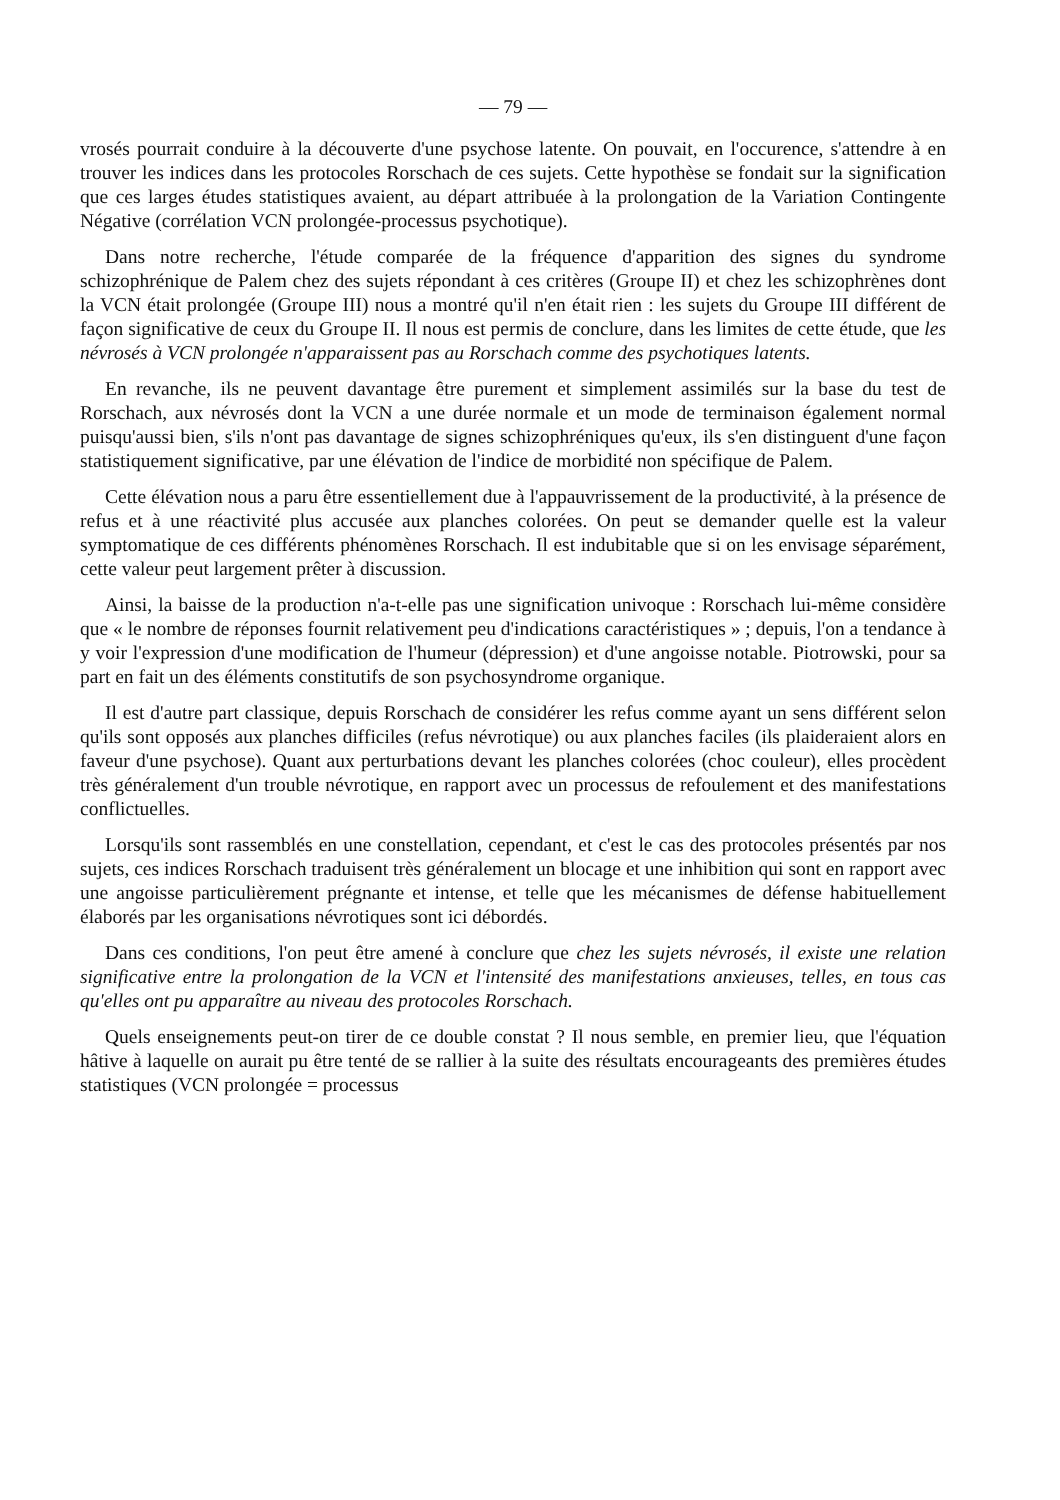— 79 —
vrosés pourrait conduire à la découverte d'une psychose latente. On pouvait, en l'occurence, s'attendre à en trouver les indices dans les protocoles Rorschach de ces sujets. Cette hypothèse se fondait sur la signification que ces larges études statistiques avaient, au départ attribuée à la prolongation de la Variation Contingente Négative (corrélation VCN prolongée-processus psychotique).
Dans notre recherche, l'étude comparée de la fréquence d'apparition des signes du syndrome schizophrénique de Palem chez des sujets répondant à ces critères (Groupe II) et chez les schizophrènes dont la VCN était prolongée (Groupe III) nous a montré qu'il n'en était rien : les sujets du Groupe III différent de façon significative de ceux du Groupe II. Il nous est permis de conclure, dans les limites de cette étude, que les névrosés à VCN prolongée n'apparaissent pas au Rorschach comme des psychotiques latents.
En revanche, ils ne peuvent davantage être purement et simplement assimilés sur la base du test de Rorschach, aux névrosés dont la VCN a une durée normale et un mode de terminaison également normal puisqu'aussi bien, s'ils n'ont pas davantage de signes schizophréniques qu'eux, ils s'en distinguent d'une façon statistiquement significative, par une élévation de l'indice de morbidité non spécifique de Palem.
Cette élévation nous a paru être essentiellement due à l'appauvrissement de la productivité, à la présence de refus et à une réactivité plus accusée aux planches colorées. On peut se demander quelle est la valeur symptomatique de ces différents phénomènes Rorschach. Il est indubitable que si on les envisage séparément, cette valeur peut largement prêter à discussion.
Ainsi, la baisse de la production n'a-t-elle pas une signification univoque : Rorschach lui-même considère que « le nombre de réponses fournit relativement peu d'indications caractéristiques » ; depuis, l'on a tendance à y voir l'expression d'une modification de l'humeur (dépression) et d'une angoisse notable. Piotrowski, pour sa part en fait un des éléments constitutifs de son psychosyndrome organique.
Il est d'autre part classique, depuis Rorschach de considérer les refus comme ayant un sens différent selon qu'ils sont opposés aux planches difficiles (refus névrotique) ou aux planches faciles (ils plaideraient alors en faveur d'une psychose). Quant aux perturbations devant les planches colorées (choc couleur), elles procèdent très généralement d'un trouble névrotique, en rapport avec un processus de refoulement et des manifestations conflictuelles.
Lorsqu'ils sont rassemblés en une constellation, cependant, et c'est le cas des protocoles présentés par nos sujets, ces indices Rorschach traduisent très généralement un blocage et une inhibition qui sont en rapport avec une angoisse particulièrement prégnante et intense, et telle que les mécanismes de défense habituellement élaborés par les organisations névrotiques sont ici débordés.
Dans ces conditions, l'on peut être amené à conclure que chez les sujets névrosés, il existe une relation significative entre la prolongation de la VCN et l'intensité des manifestations anxieuses, telles, en tous cas qu'elles ont pu apparaître au niveau des protocoles Rorschach.
Quels enseignements peut-on tirer de ce double constat ? Il nous semble, en premier lieu, que l'équation hâtive à laquelle on aurait pu être tenté de se rallier à la suite des résultats encourageants des premières études statistiques (VCN prolongée = processus